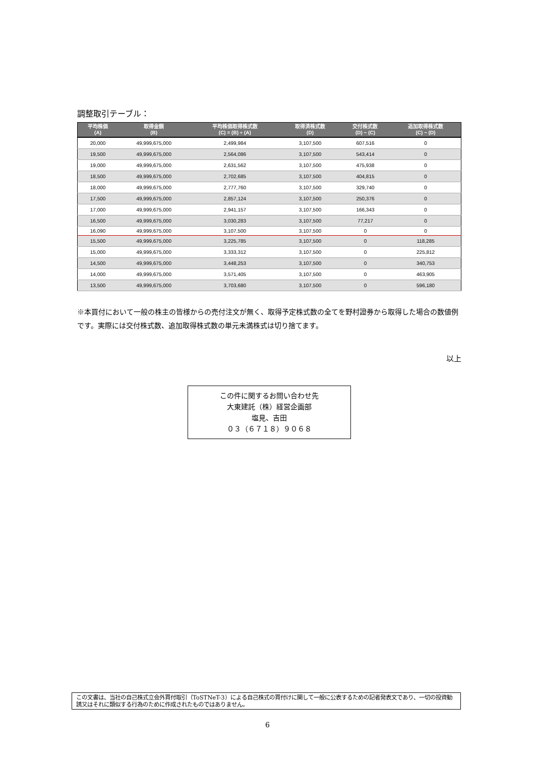調整取引テーブル：
| 平均株価 (A) | 取得金額 (B) | 平均株価取得株式数 (C) = (B) ÷ (A) | 取得済株式数 (D) | 交付株式数 (D) − (C) | 追加取得株式数 (C) − (D) |
| --- | --- | --- | --- | --- | --- |
| 20,000 | 49,999,675,000 | 2,499,984 | 3,107,500 | 607,516 | 0 |
| 19,500 | 49,999,675,000 | 2,564,086 | 3,107,500 | 543,414 | 0 |
| 19,000 | 49,999,675,000 | 2,631,562 | 3,107,500 | 475,938 | 0 |
| 18,500 | 49,999,675,000 | 2,702,685 | 3,107,500 | 404,815 | 0 |
| 18,000 | 49,999,675,000 | 2,777,760 | 3,107,500 | 329,740 | 0 |
| 17,500 | 49,999,675,000 | 2,857,124 | 3,107,500 | 250,376 | 0 |
| 17,000 | 49,999,675,000 | 2,941,157 | 3,107,500 | 166,343 | 0 |
| 16,500 | 49,999,675,000 | 3,030,283 | 3,107,500 | 77,217 | 0 |
| 16,090 | 49,999,675,000 | 3,107,500 | 3,107,500 | 0 | 0 |
| 15,500 | 49,999,675,000 | 3,225,785 | 3,107,500 | 0 | 118,285 |
| 15,000 | 49,999,675,000 | 3,333,312 | 3,107,500 | 0 | 225,812 |
| 14,500 | 49,999,675,000 | 3,448,253 | 3,107,500 | 0 | 340,753 |
| 14,000 | 49,999,675,000 | 3,571,405 | 3,107,500 | 0 | 463,905 |
| 13,500 | 49,999,675,000 | 3,703,680 | 3,107,500 | 0 | 596,180 |
※本買付において一般の株主の皆様からの売付注文が無く、取得予定株式数の全てを野村證券から取得した場合の数値例です。実際には交付株式数、追加取得株式数の単元未満株式は切り捨てます。
以上
この件に関するお問い合わせ先
大東建託（株）経営企画部
塩見、吉田
０３（６７１８）９０６８
この文書は、当社の自己株式立会外買付取引（ToSTNeT-3）による自己株式の買付けに関して一般に公表するための記者発表文であり、一切の投資勧誘又はそれに類似する行為のために作成されたものではありません。
6